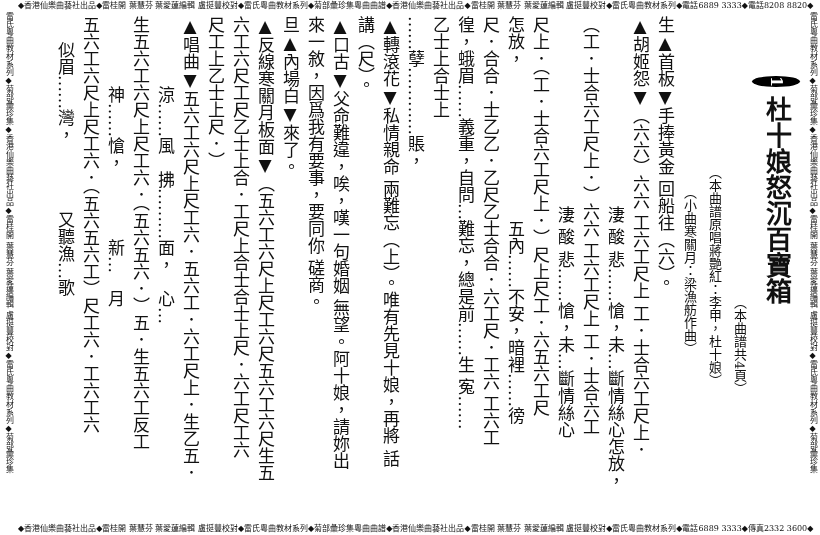◆香港仙樂曲藝社出品◆雷桂開 葉慧芬 葉愛蓮編輯 盧挺豐校對◆雷氏粵曲教材系列◆菊部彙珍集粵曲曲譜◆香港仙樂曲藝社出品◆雷桂開 葉慧芬 葉愛蓮編輯 盧挺豐校對◆雷氏粵曲教材系列◆電話6889 3333◆電話8208 8820◆
雷氏粵曲教材系列◆菊部彙珍集◆香港仙樂曲藝社出品◆雷桂開 葉慧芬 葉愛蓮編輯 盧挺豐校對◆雷氏粵曲教材系列◆菊部彙珍集
1 杜十娘怒沉百寶箱
（本曲譜共4頁）
（本曲譜原唱蔣艷紅：李甲，杜十娘）
（小曲寒關月：梁漁舫作曲）
生▲首板▼手捧黃金 回船往（六）。
▲胡姬怨▼（六六）六六 工六工尺上 工．士合六工尺上．
淒 酸 悲……愴，未…斷情絲心怎放，
（工．士合六工尺上．）六六 工六工尺上 工．士合六工
淒 酸 悲……愴，未…斷情絲心
尺上．（工．士合六工尺上．）尺上尺工．六五六工尺
怎放，　　　　　　　　　五內……不安，暗裡……徬
尺．合合．士乙乙．乙尺乙士合合．六工尺．工六 工六工
徨，蛾眉……義重，自問…難忘，總是前……生 寃……
乙士上合士上
……孽…………賬，
▲轉滾花▼私情親命 兩難忘（上）。唯有先見十娘，再將 話
講（尺）。
▲口古▼父命難違，唉，嘆一句婚姻 無望。阿十娘，請妳出
來一敘，因爲我有要事，要同你 磋商。
旦▲內場白▼來了。
▲反線寒關月板面▼（五六工六尺上尺工六尺五六工六尺生五
六工六尺工尺乙士上合．工尺上合士合士上尺．六工尺工六
尺工上乙士上尺．）
▲唱曲▼五六工六尺上尺工六．五六工．六工尺上．生乙五．
涼……風　拂………面，　心…
生五六工六尺上尺工六．（五六五六．）五．生五六工反工
神……愴，　　　　新…　月
五六工六尺上尺工六．（五六五六工）尺工六．工六工六
似眉……灣，　　　　又聽漁…歌
雷氏粵曲教材系列◆菊部彙珍集◆香港仙樂曲藝社出品◆雷桂開 葉慧芬 葉愛蓮編輯 盧挺豐校對◆雷氏粵曲教材系列◆菊部彙珍集
◆香港仙樂曲藝社出品◆雷桂開 葉慧芬 葉愛蓮編輯 盧挺豐校對◆雷氏粵曲教材系列◆菊部彙珍集粵曲曲譜◆香港仙樂曲藝社出品◆雷桂開 葉慧芬 葉愛蓮編輯 盧挺豐校對◆雷氏粵曲教材系列◆電話6889 3333◆傳真2332 3600◆